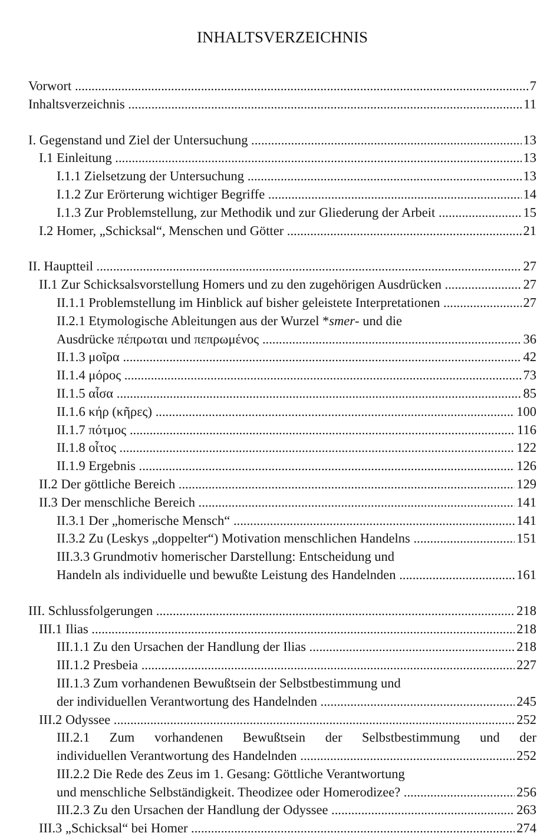INHALTSVERZEICHNIS
Vorwort 7
Inhaltsverzeichnis 11
I. Gegenstand und Ziel der Untersuchung 13
I.1 Einleitung 13
I.1.1 Zielsetzung der Untersuchung 13
I.1.2 Zur Erörterung wichtiger Begriffe 14
I.1.3 Zur Problemstellung, zur Methodik und zur Gliederung der Arbeit 15
I.2 Homer, „Schicksal“, Menschen und Götter 21
II. Hauptteil 27
II.1 Zur Schicksalsvorstellung Homers und zu den zugehörigen Ausdrücken 27
II.1.1 Problemstellung im Hinblick auf bisher geleistete Interpretationen 27
II.2.1 Etymologische Ableitungen aus der Wurzel *smer- und die
Ausdrücke πέπρωται und πεπρωμένος 36
II.1.3 μοῖρα 42
II.1.4 μόρος 73
II.1.5 αἶσα 85
II.1.6 κήρ (κῆρες) 100
II.1.7 πότμος 116
II.1.8 οἶτος 122
II.1.9 Ergebnis 126
II.2 Der göttliche Bereich 129
II.3 Der menschliche Bereich 141
II.3.1 Der „homerische Mensch“141
II.3.2 Zu (Leskys „doppelter“) Motivation menschlichen Handelns 151
III.3.3 Grundmotiv homerischer Darstellung: Entscheidung und
Handeln als individuelle und bewußte Leistung des Handelnden 161
III. Schlussfolgerungen 218
III.1 Ilias 218
III.1.1 Zu den Ursachen der Handlung der Ilias 218
III.1.2 Presbeia 227
III.1.3 Zum vorhandenen Bewußtsein der Selbstbestimmung und
der individuellen Verantwortung des Handelnden 245
III.2 Odyssee 252
III.2.1 Zum vorhandenen Bewußtsein der Selbstbestimmung und der
individuellen Verantwortung des Handelnden 252
III.2.2 Die Rede des Zeus im 1. Gesang: Göttliche Verantwortung
und menschliche Selbständigkeit. Theodizee oder Homerodizee? 256
III.2.3 Zu den Ursachen der Handlung der Odyssee 263
III.3 „Schicksal“ bei Homer 274